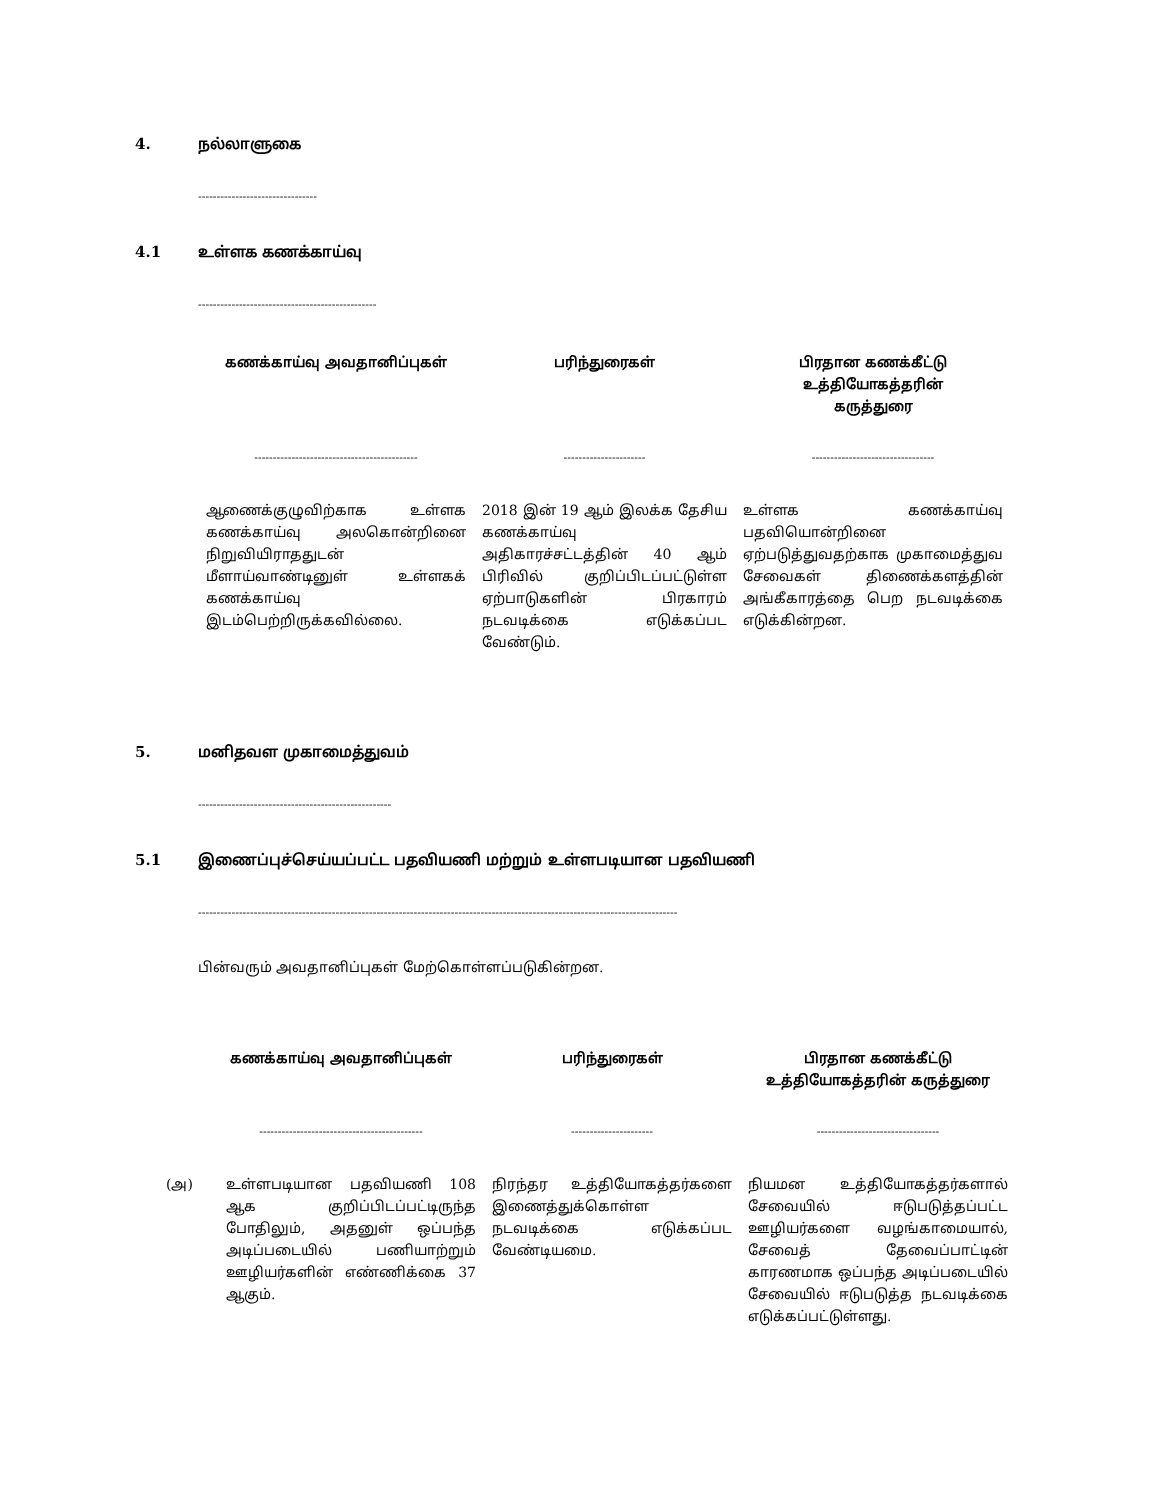4. நல்லாளுகை
--------------------------------
4.1 உள்ளக கணக்காய்வு
------------------------------------------------
| கணக்காய்வு அவதானிப்புகள் | பரிந்துரைகள் | பிரதான கணக்கீட்டு உத்தியோகத்தரின் கருத்துரை |
| --- | --- | --- |
| -------------------------------------------- | ---------------------- | --------------------------------- |
| ஆணைக்குழுவிற்காக உள்ளக கணக்காய்வு அலகொன்றினை நிறுவியிராததுடன் மீளாய்வாண்டினுள் உள்ளகக் கணக்காய்வு இடம்பெற்றிருக்கவில்லை. | 2018 இன் 19 ஆம் இலக்க தேசிய கணக்காய்வு அதிகாரச்சட்டத்தின் 40 ஆம் பிரிவில் குறிப்பிடப்பட்டுள்ள ஏற்பாடுகளின் பிரகாரம் நடவடிக்கை எடுக்கப்பட வேண்டும். | உள்ளக கணக்காய்வு பதவியொன்றினை ஏற்படுத்துவதற்காக முகாமைத்துவ சேவைகள் திணைக்களத்தின் அங்கீகாரத்தை பெற நடவடிக்கை எடுக்கின்றன. |
5. மனிதவள முகாமைத்துவம்
----------------------------------------------------
5.1 இணைப்புச்செய்யப்பட்ட பதவியணி மற்றும் உள்ளபடியான பதவியணி
---------------------------------------------------------------------------------------------------------------------------------
பின்வரும் அவதானிப்புகள் மேற்கொள்ளப்படுகின்றன.
| கணக்காய்வு அவதானிப்புகள் | பரிந்துரைகள் | பிரதான கணக்கீட்டு உத்தியோகத்தரின் கருத்துரை |
| --- | --- | --- |
| -------------------------------------------- | ---------------------- | --------------------------------- |
| (அ) உள்ளபடியான பதவியணி 108 ஆக குறிப்பிடப்பட்டிருந்த போதிலும், அதனுள் ஒப்பந்த அடிப்படையில் பணியாற்றும் ஊழியர்களின் எண்ணிக்கை 37 ஆகும். | நிரந்தர உத்தியோகத்தர்களை இணைத்துக்கொள்ள நடவடிக்கை எடுக்கப்பட வேண்டியமை. | நியமன உத்தியோகத்தர்களால் சேவையில் ஈடுபடுத்தப்பட்ட ஊழியர்களை வழங்காமையால், சேவைத் தேவைப்பாட்டின் காரணமாக ஒப்பந்த அடிப்படையில் சேவையில் ஈடுபடுத்த நடவடிக்கை எடுக்கப்பட்டுள்ளது. |